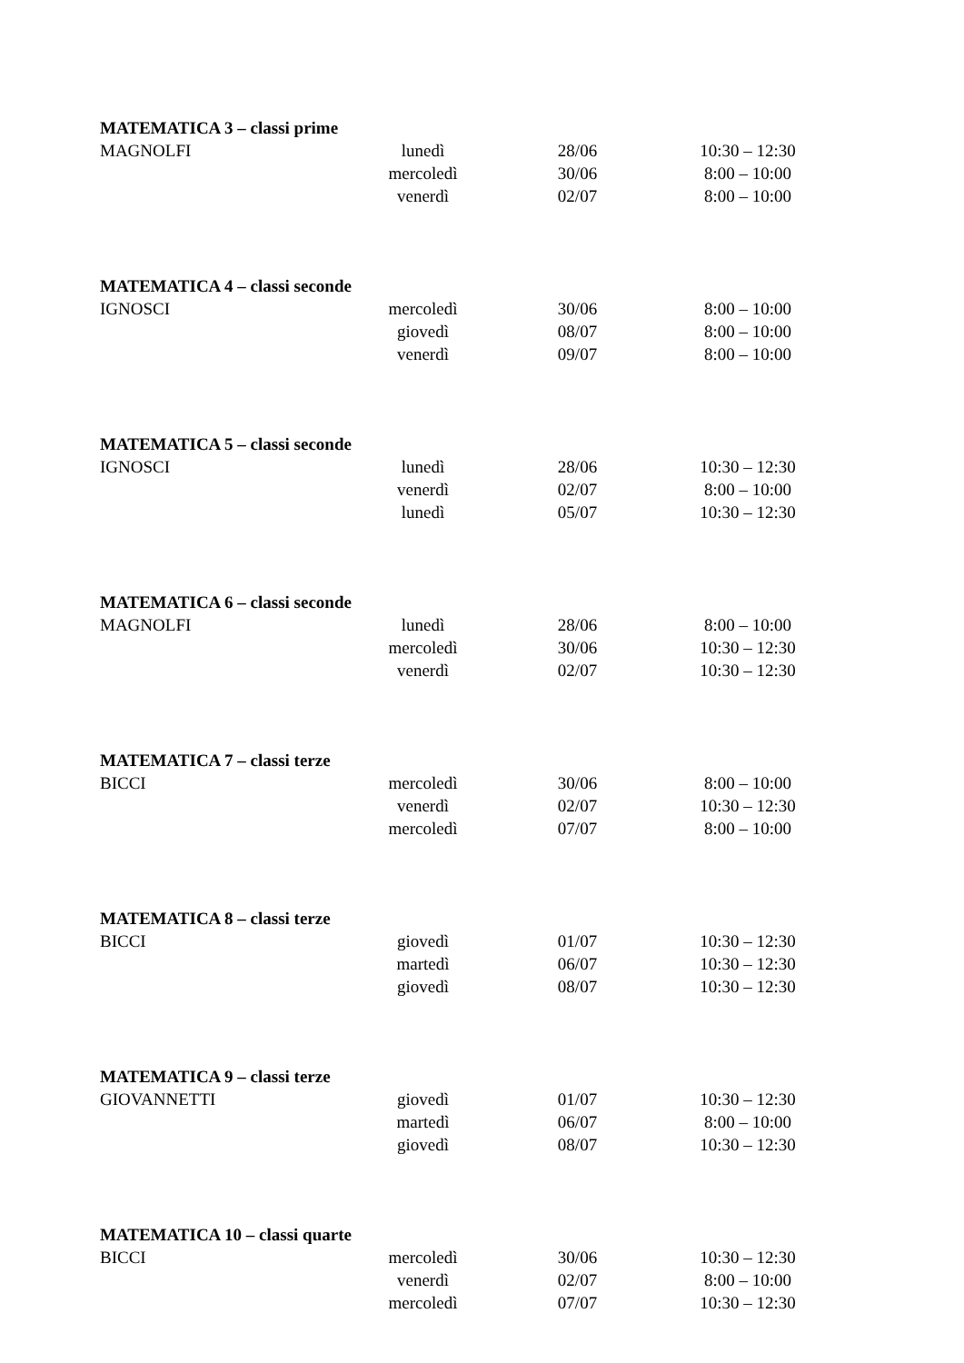MATEMATICA 3 – classi prime
| MAGNOLFI | lunedì | 28/06 | 10:30 – 12:30 |
| | mercoledì | 30/06 | 8:00 – 10:00 |
| | venerdì | 02/07 | 8:00 – 10:00 |
MATEMATICA 4 – classi seconde
| IGNOSCI | mercoledì | 30/06 | 8:00 – 10:00 |
| | giovedì | 08/07 | 8:00 – 10:00 |
| | venerdì | 09/07 | 8:00 – 10:00 |
MATEMATICA 5 – classi seconde
| IGNOSCI | lunedì | 28/06 | 10:30 – 12:30 |
| | venerdì | 02/07 | 8:00 – 10:00 |
| | lunedì | 05/07 | 10:30 – 12:30 |
MATEMATICA 6 – classi seconde
| MAGNOLFI | lunedì | 28/06 | 8:00 – 10:00 |
| | mercoledì | 30/06 | 10:30 – 12:30 |
| | venerdì | 02/07 | 10:30 – 12:30 |
MATEMATICA 7 – classi terze
| BICCI | mercoledì | 30/06 | 8:00 – 10:00 |
| | venerdì | 02/07 | 10:30 – 12:30 |
| | mercoledì | 07/07 | 8:00 – 10:00 |
MATEMATICA 8 – classi terze
| BICCI | giovedì | 01/07 | 10:30 – 12:30 |
| | martedì | 06/07 | 10:30 – 12:30 |
| | giovedì | 08/07 | 10:30 – 12:30 |
MATEMATICA 9 – classi terze
| GIOVANNETTI | giovedì | 01/07 | 10:30 – 12:30 |
| | martedì | 06/07 | 8:00 – 10:00 |
| | giovedì | 08/07 | 10:30 – 12:30 |
MATEMATICA 10 – classi quarte
| BICCI | mercoledì | 30/06 | 10:30 – 12:30 |
| | venerdì | 02/07 | 8:00 – 10:00 |
| | mercoledì | 07/07 | 10:30 – 12:30 |